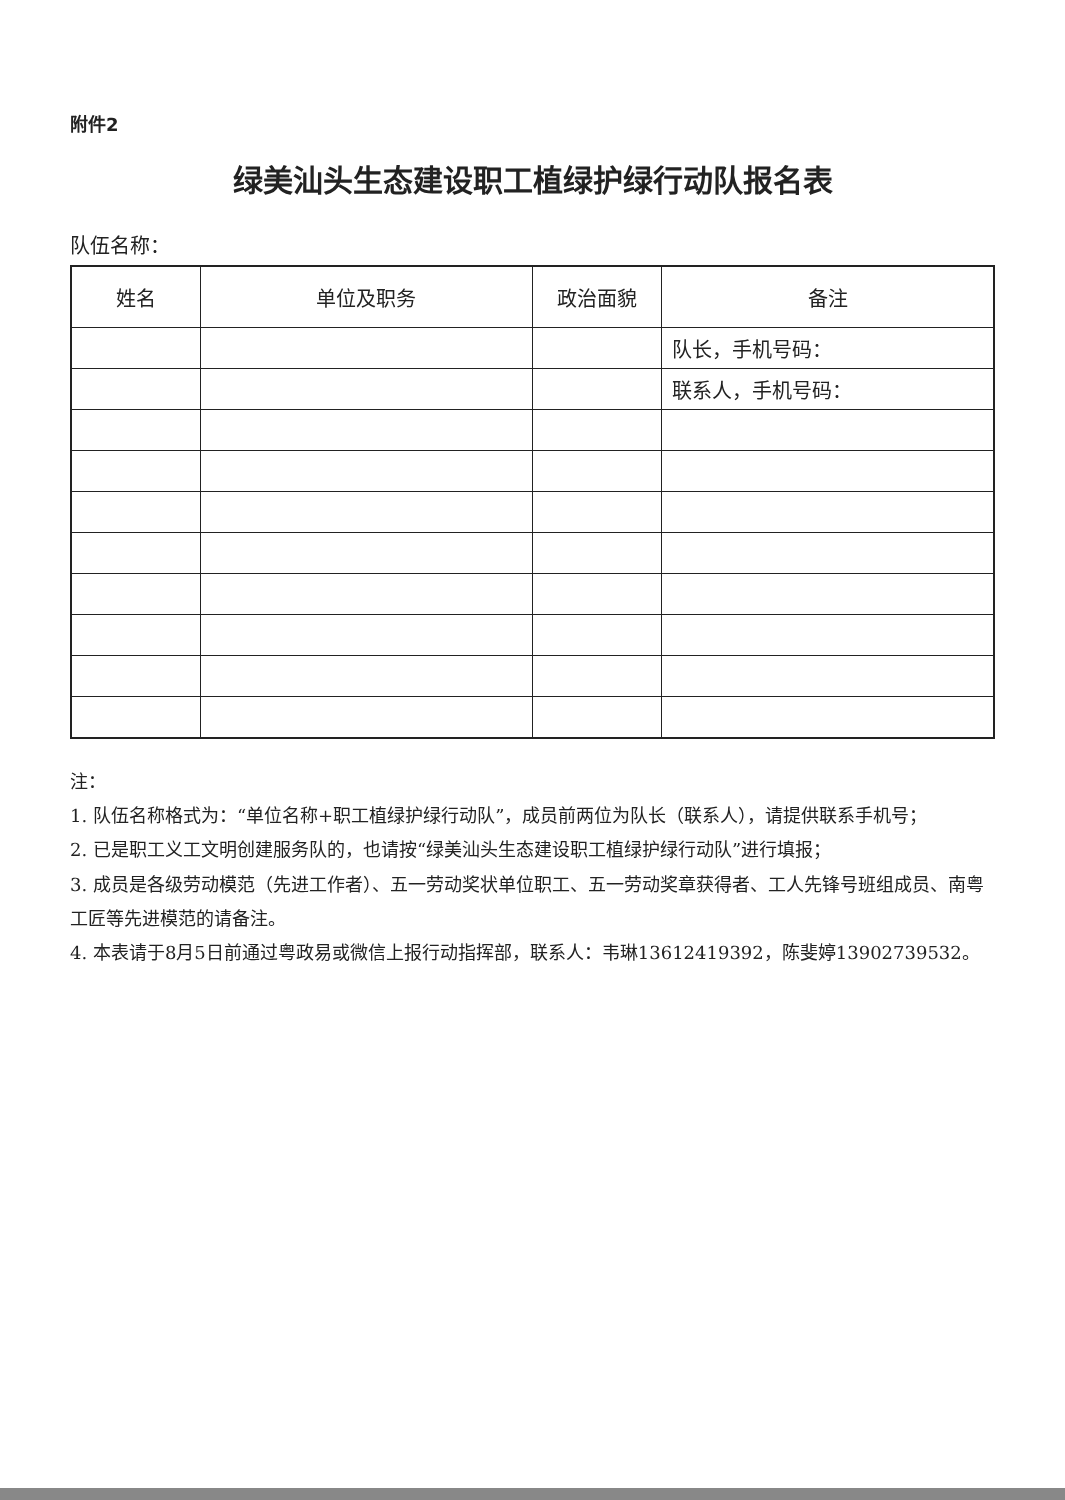附件2
绿美汕头生态建设职工植绿护绿行动队报名表
队伍名称：
| 姓名 | 单位及职务 | 政治面貌 | 备注 |
| --- | --- | --- | --- |
| | | | 队长，手机号码： |
| | | | 联系人，手机号码： |
注：
1. 队伍名称格式为：“单位名称+职工植绿护绿行动队”，成员前两位为队长（联系人），请提供联系手机号；
2. 已是职工义工文明创建服务队的，也请按“绿美汕头生态建设职工植绿护绿行动队”进行填报；
3. 成员是各级劳动模范（先进工作者）、五一劳动奖状单位职工、五一劳动奖章获得者、工人先锋号班组成员、南粤工匠等先进模范的请备注。
4. 本表请于8月5日前通过粤政易或微信上报行动指挥部，联系人：韦琳13612419392，陈斐婷13902739532。